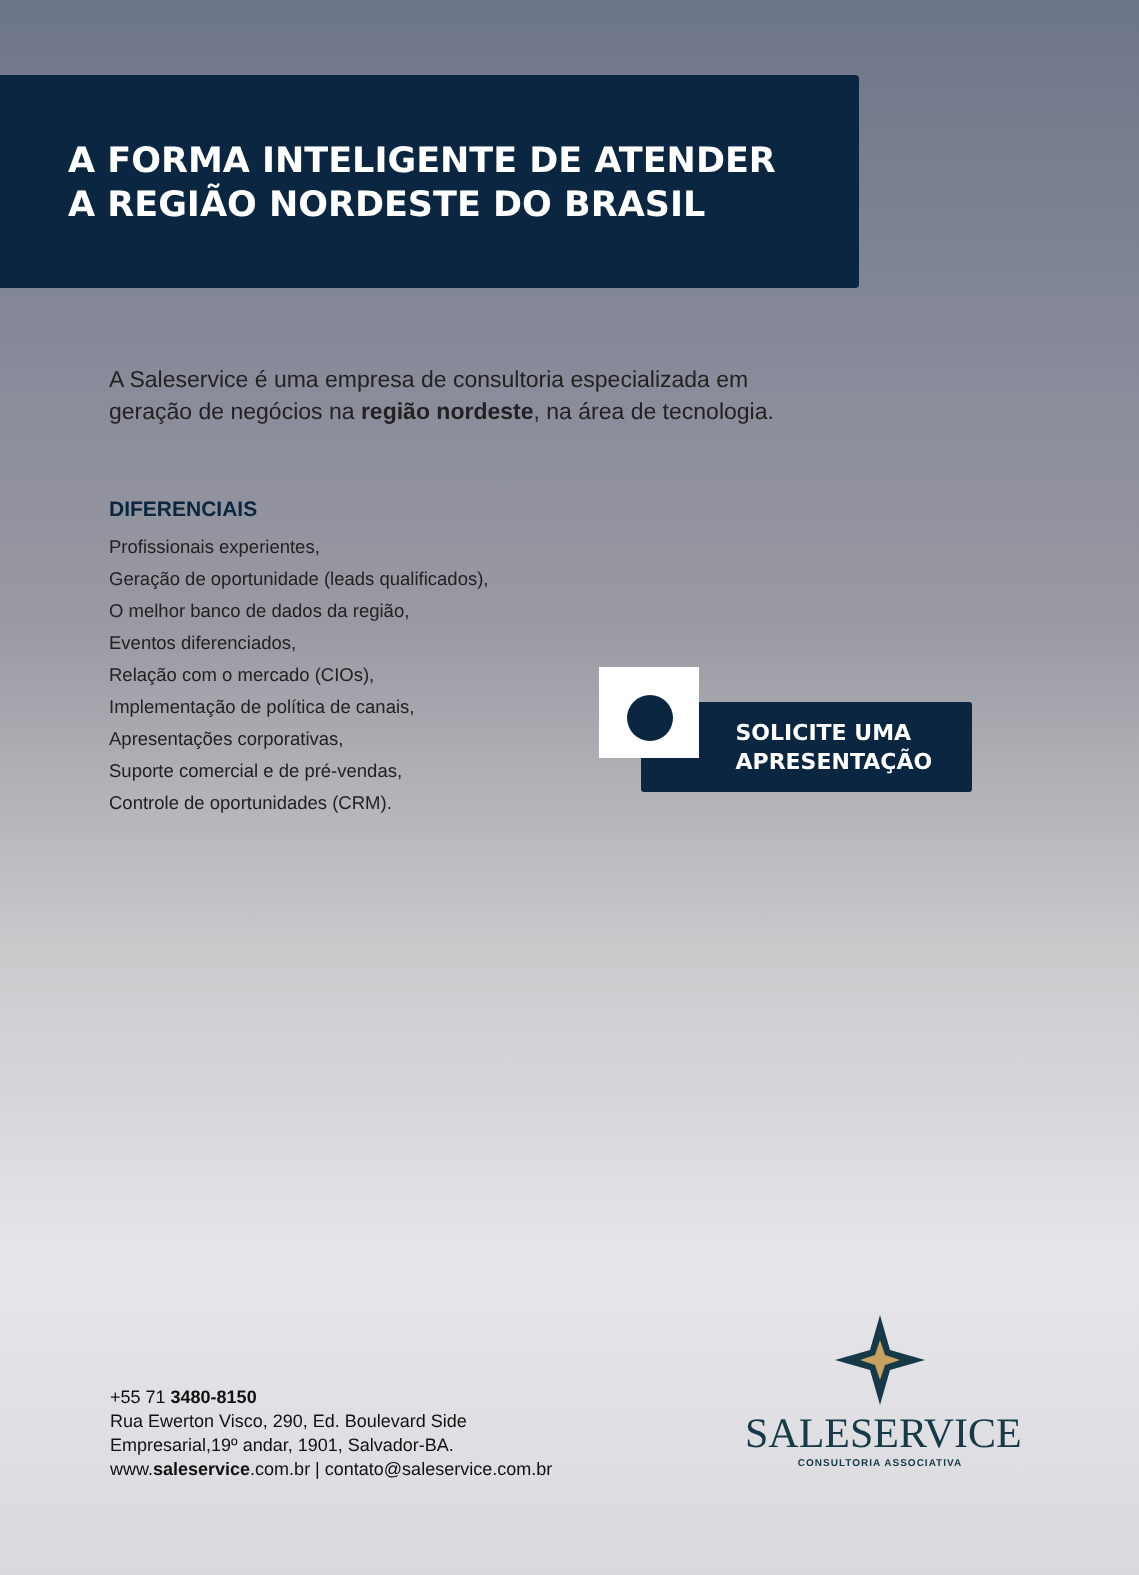A FORMA INTELIGENTE DE ATENDER
A REGIÃO NORDESTE DO BRASIL
A Saleservice é uma empresa de consultoria especializada em
geração de negócios na região nordeste, na área de tecnologia.
DIFERENCIAIS
Profissionais experientes,
Geração de oportunidade (leads qualificados),
O melhor banco de dados da região,
Eventos diferenciados,
Relação com o mercado (CIOs),
Implementação de política de canais,
Apresentações corporativas,
Suporte comercial e de pré-vendas,
Controle de oportunidades (CRM).
SOLICITE UMA
APRESENTAÇÃO
+55 71 3480-8150
Rua Ewerton Visco, 290, Ed. Boulevard Side
Empresarial,19º andar, 1901, Salvador-BA.
www.saleservice.com.br | contato@saleservice.com.br
SALESERVICE
CONSULTORIA ASSOCIATIVA